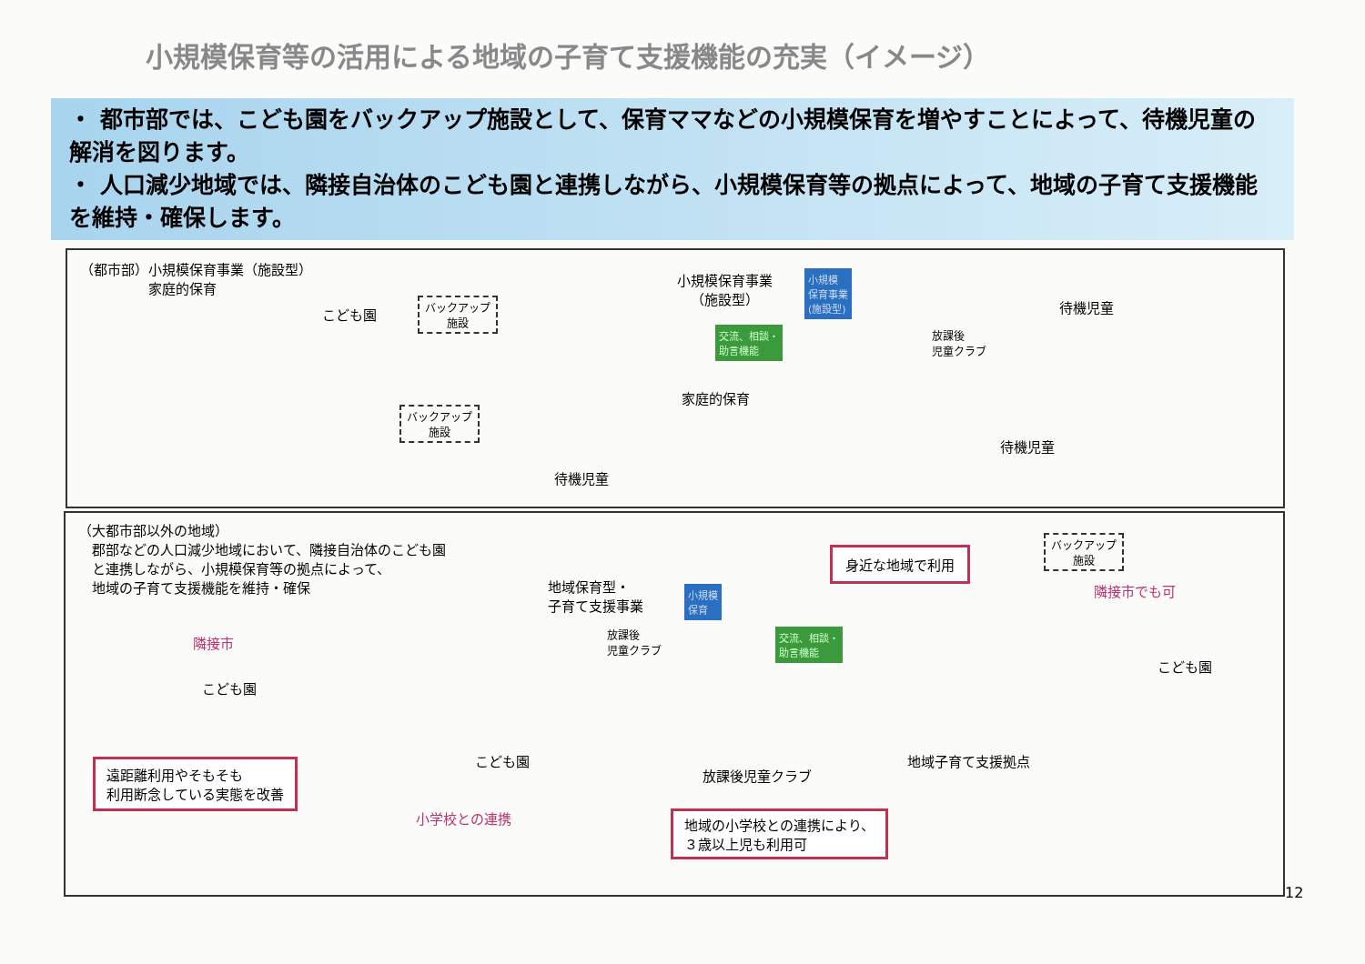小規模保育等の活用による地域の子育て支援機能の充実（イメージ）
・ 都市部では、こども園をバックアップ施設として、保育ママなどの小規模保育を増やすことによって、待機児童の解消を図ります。
・ 人口減少地域では、隣接自治体のこども園と連携しながら、小規模保育等の拠点によって、地域の子育て支援機能を維持・確保します。
（都市部）小規模保育事業（施設型）
　　　　　家庭的保育
こども園
バックアップ
施設
バックアップ
施設
小規模保育事業
（施設型）
小規模
保育事業
(施設型)
交流、相談・
助言機能
放課後
児童クラブ
待機児童
家庭的保育
待機児童
待機児童
（大都市部以外の地域）
　郡部などの人口減少地域において、隣接自治体のこども園
　と連携しながら、小規模保育等の拠点によって、
　地域の子育て支援機能を維持・確保
隣接市
こども園
地域保育型・
子育て支援事業
小規模
保育
放課後
児童クラブ
交流、相談・
助言機能
身近な地域で利用
バックアップ
施設
隣接市でも可
こども園
こども園
放課後児童クラブ
地域子育て支援拠点
遠距離利用やそもそも
利用断念している実態を改善
小学校との連携
地域の小学校との連携により、
３歳以上児も利用可
12